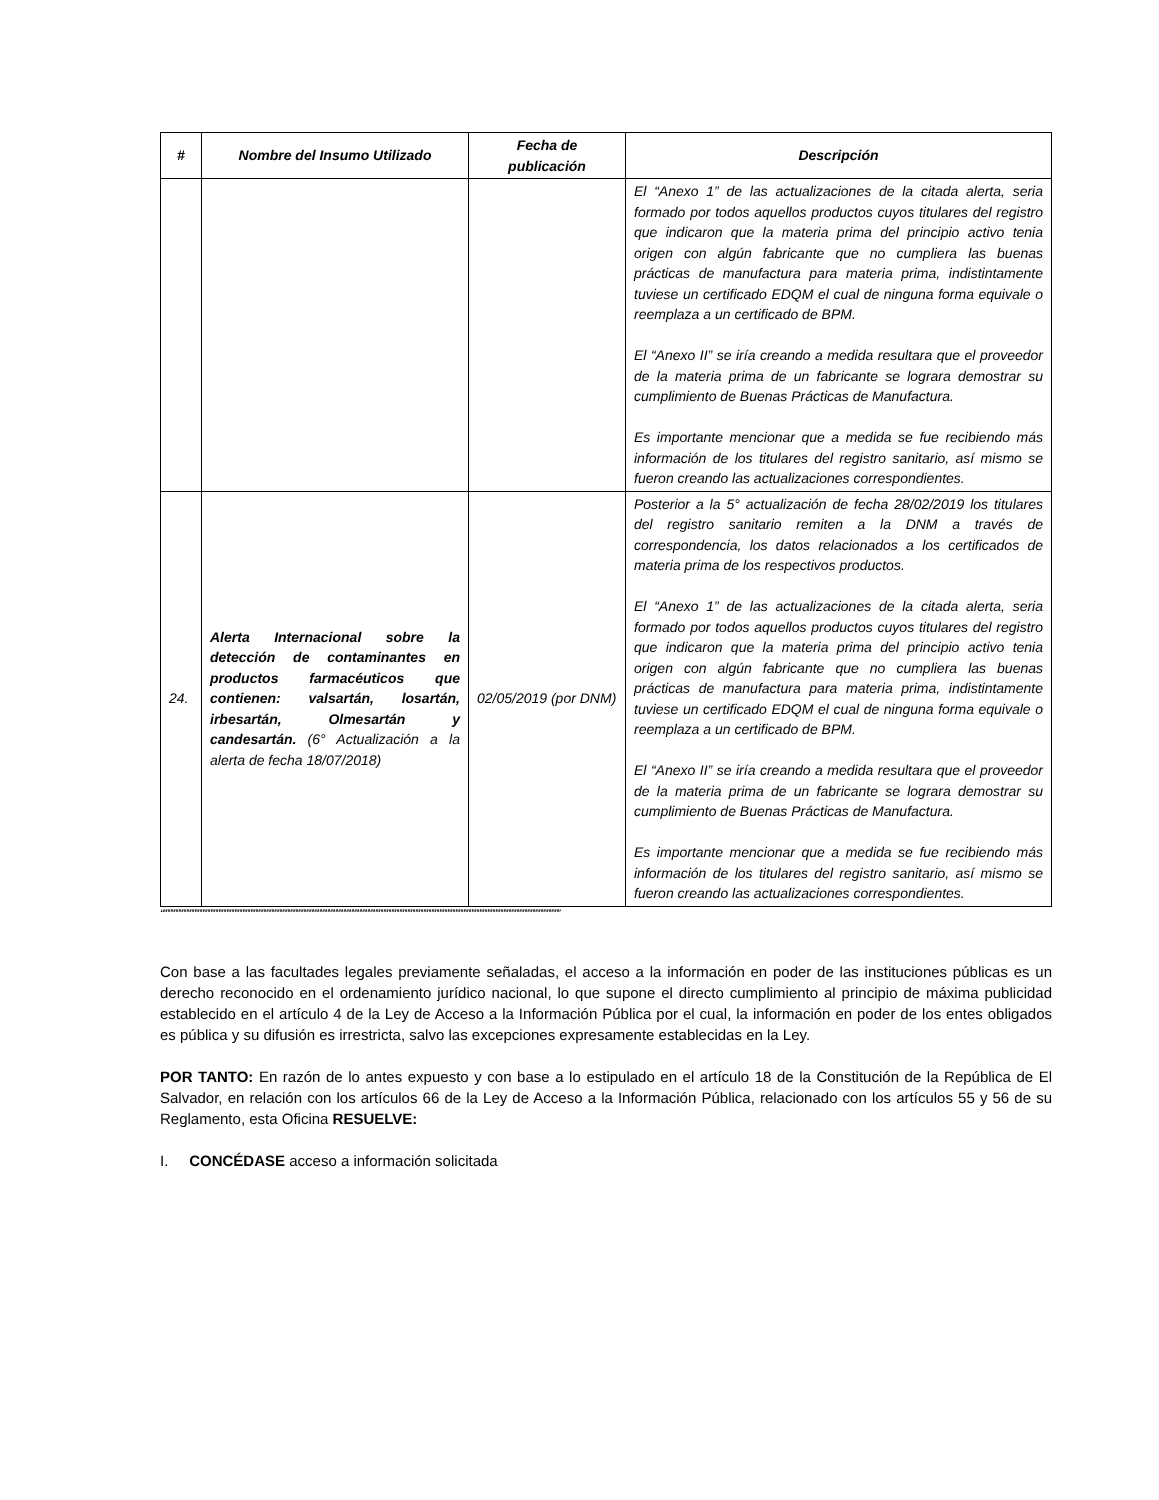| # | Nombre del Insumo Utilizado | Fecha de publicación | Descripción |
| --- | --- | --- | --- |
| | | | El “Anexo 1” de las actualizaciones de la citada alerta, seria formado por todos aquellos productos cuyos titulares del registro que indicaron que la materia prima del principio activo tenia origen con algún fabricante que no cumpliera las buenas prácticas de manufactura para materia prima, indistintamente tuviese un certificado EDQM el cual de ninguna forma equivale o reemplaza a un certificado de BPM. El “Anexo II” se iría creando a medida resultara que el proveedor de la materia prima de un fabricante se lograra demostrar su cumplimiento de Buenas Prácticas de Manufactura. Es importante mencionar que a medida se fue recibiendo más información de los titulares del registro sanitario, así mismo se fueron creando las actualizaciones correspondientes. |
| 24. | Alerta Internacional sobre la detección de contaminantes en productos farmacéuticos que contienen: valsartán, losartán, irbesartán, Olmesartán y candesartán. (6° Actualización a la alerta de fecha 18/07/2018) | 02/05/2019 (por DNM) | Posterior a la 5° actualización de fecha 28/02/2019 los titulares del registro sanitario remiten a la DNM a través de correspondencia, los datos relacionados a los certificados de materia prima de los respectivos productos. El “Anexo 1” de las actualizaciones de la citada alerta, seria formado por todos aquellos productos cuyos titulares del registro que indicaron que la materia prima del principio activo tenia origen con algún fabricante que no cumpliera las buenas prácticas de manufactura para materia prima, indistintamente tuviese un certificado EDQM el cual de ninguna forma equivale o reemplaza a un certificado de BPM. El “Anexo II” se iría creando a medida resultara que el proveedor de la materia prima de un fabricante se lograra demostrar su cumplimiento de Buenas Prácticas de Manufactura. Es importante mencionar que a medida se fue recibiendo más información de los titulares del registro sanitario, así mismo se fueron creando las actualizaciones correspondientes. |
“”””””””””””””””””””””””””””””””””””””””””””””””””””””””””””””””””””””””””””””””””””””””””””””””””””””””””””””””””””””””””””””””””””””””””””””””””””””
Con base a las facultades legales previamente señaladas, el acceso a la información en poder de las instituciones públicas es un derecho reconocido en el ordenamiento jurídico nacional, lo que supone el directo cumplimiento al principio de máxima publicidad establecido en el artículo 4 de la Ley de Acceso a la Información Pública por el cual, la información en poder de los entes obligados es pública y su difusión es irrestricta, salvo las excepciones expresamente establecidas en la Ley.
POR TANTO: En razón de lo antes expuesto y con base a lo estipulado en el artículo 18 de la Constitución de la República de El Salvador, en relación con los artículos 66 de la Ley de Acceso a la Información Pública, relacionado con los artículos 55 y 56 de su Reglamento, esta Oficina RESUELVE:
I. CONCÉDASE acceso a información solicitada